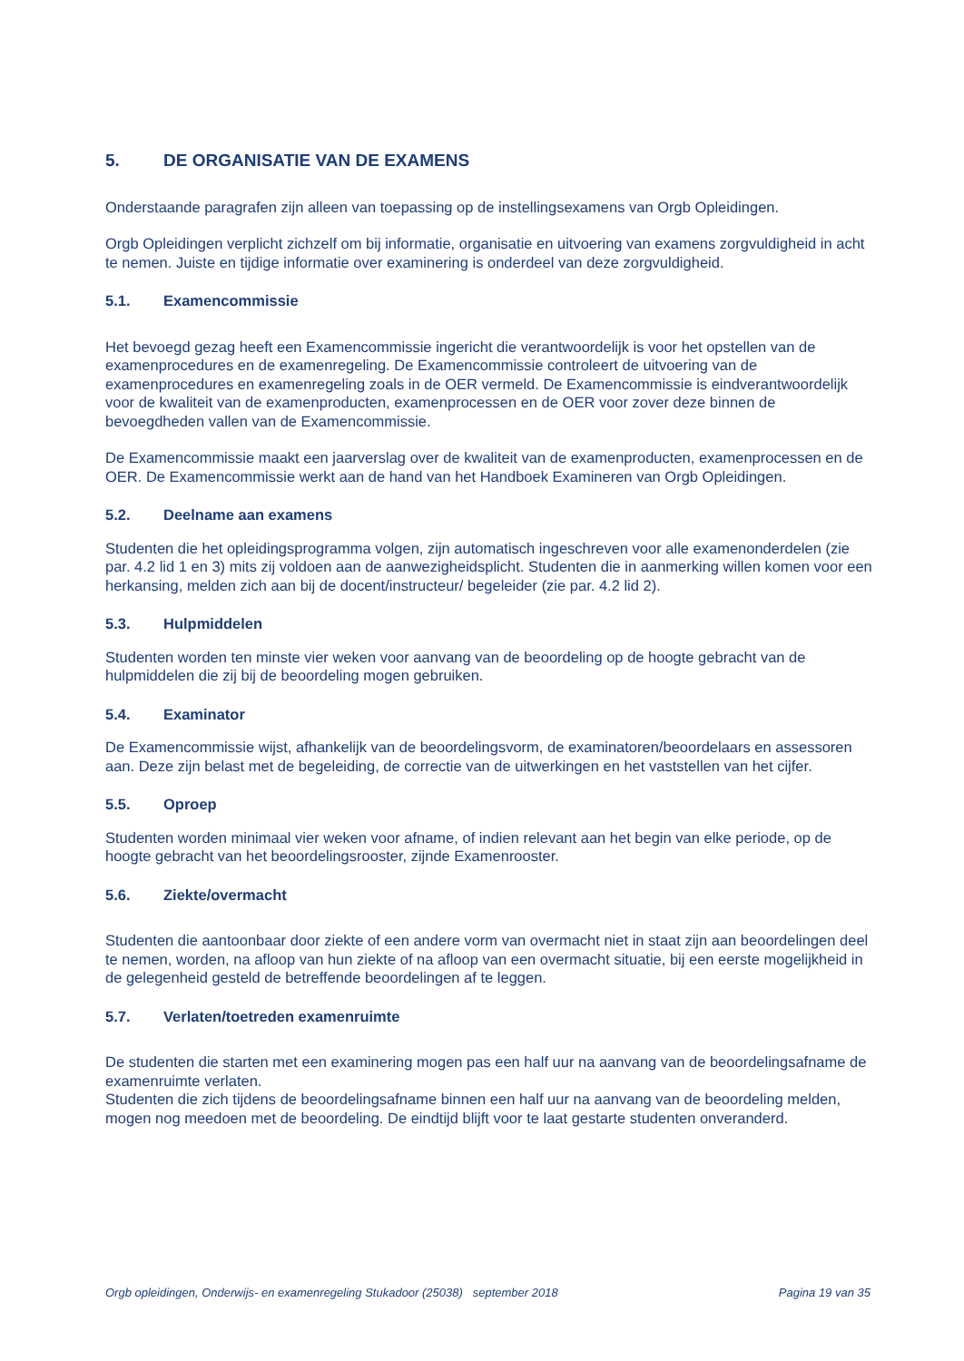5. DE ORGANISATIE VAN DE EXAMENS
Onderstaande paragrafen zijn alleen van toepassing op de instellingsexamens van Orgb Opleidingen.
Orgb Opleidingen verplicht zichzelf om bij informatie, organisatie en uitvoering van examens zorgvuldigheid in acht te nemen. Juiste en tijdige informatie over examinering is onderdeel van deze zorgvuldigheid.
5.1. Examencommissie
Het bevoegd gezag heeft een Examencommissie ingericht die verantwoordelijk is voor het opstellen van de examenprocedures en de examenregeling. De Examencommissie controleert de uitvoering van de examenprocedures en examenregeling zoals in de OER vermeld. De Examencommissie is eindverantwoordelijk voor de kwaliteit van de examenproducten, examenprocessen en de OER voor zover deze binnen de bevoegdheden vallen van de Examencommissie.
De Examencommissie maakt een jaarverslag over de kwaliteit van de examenproducten, examenprocessen en de OER. De Examencommissie werkt aan de hand van het Handboek Examineren van Orgb Opleidingen.
5.2. Deelname aan examens
Studenten die het opleidingsprogramma volgen, zijn automatisch ingeschreven voor alle examenonderdelen (zie par. 4.2 lid 1 en 3) mits zij voldoen aan de aanwezigheidsplicht. Studenten die in aanmerking willen komen voor een herkansing, melden zich aan bij de docent/instructeur/ begeleider (zie par. 4.2 lid 2).
5.3. Hulpmiddelen
Studenten worden ten minste vier weken voor aanvang van de beoordeling op de hoogte gebracht van de hulpmiddelen die zij bij de beoordeling mogen gebruiken.
5.4. Examinator
De Examencommissie wijst, afhankelijk van de beoordelingsvorm, de examinatoren/beoordelaars en assessoren aan. Deze zijn belast met de begeleiding, de correctie van de uitwerkingen en het vaststellen van het cijfer.
5.5. Oproep
Studenten worden minimaal vier weken voor afname, of indien relevant aan het begin van elke periode, op de hoogte gebracht van het beoordelingsrooster, zijnde Examenrooster.
5.6. Ziekte/overmacht
Studenten die aantoonbaar door ziekte of een andere vorm van overmacht niet in staat zijn aan beoordelingen deel te nemen, worden, na afloop van hun ziekte of na afloop van een overmacht situatie, bij een eerste mogelijkheid in de gelegenheid gesteld de betreffende beoordelingen af te leggen.
5.7. Verlaten/toetreden examenruimte
De studenten die starten met een examinering mogen pas een half uur na aanvang van de beoordelingsafname de examenruimte verlaten.
Studenten die zich tijdens de beoordelingsafname binnen een half uur na aanvang van de beoordeling melden, mogen nog meedoen met de beoordeling. De eindtijd blijft voor te laat gestarte studenten onveranderd.
Orgb opleidingen, Onderwijs- en examenregeling Stukadoor (25038) september 2018 Pagina 19 van 35